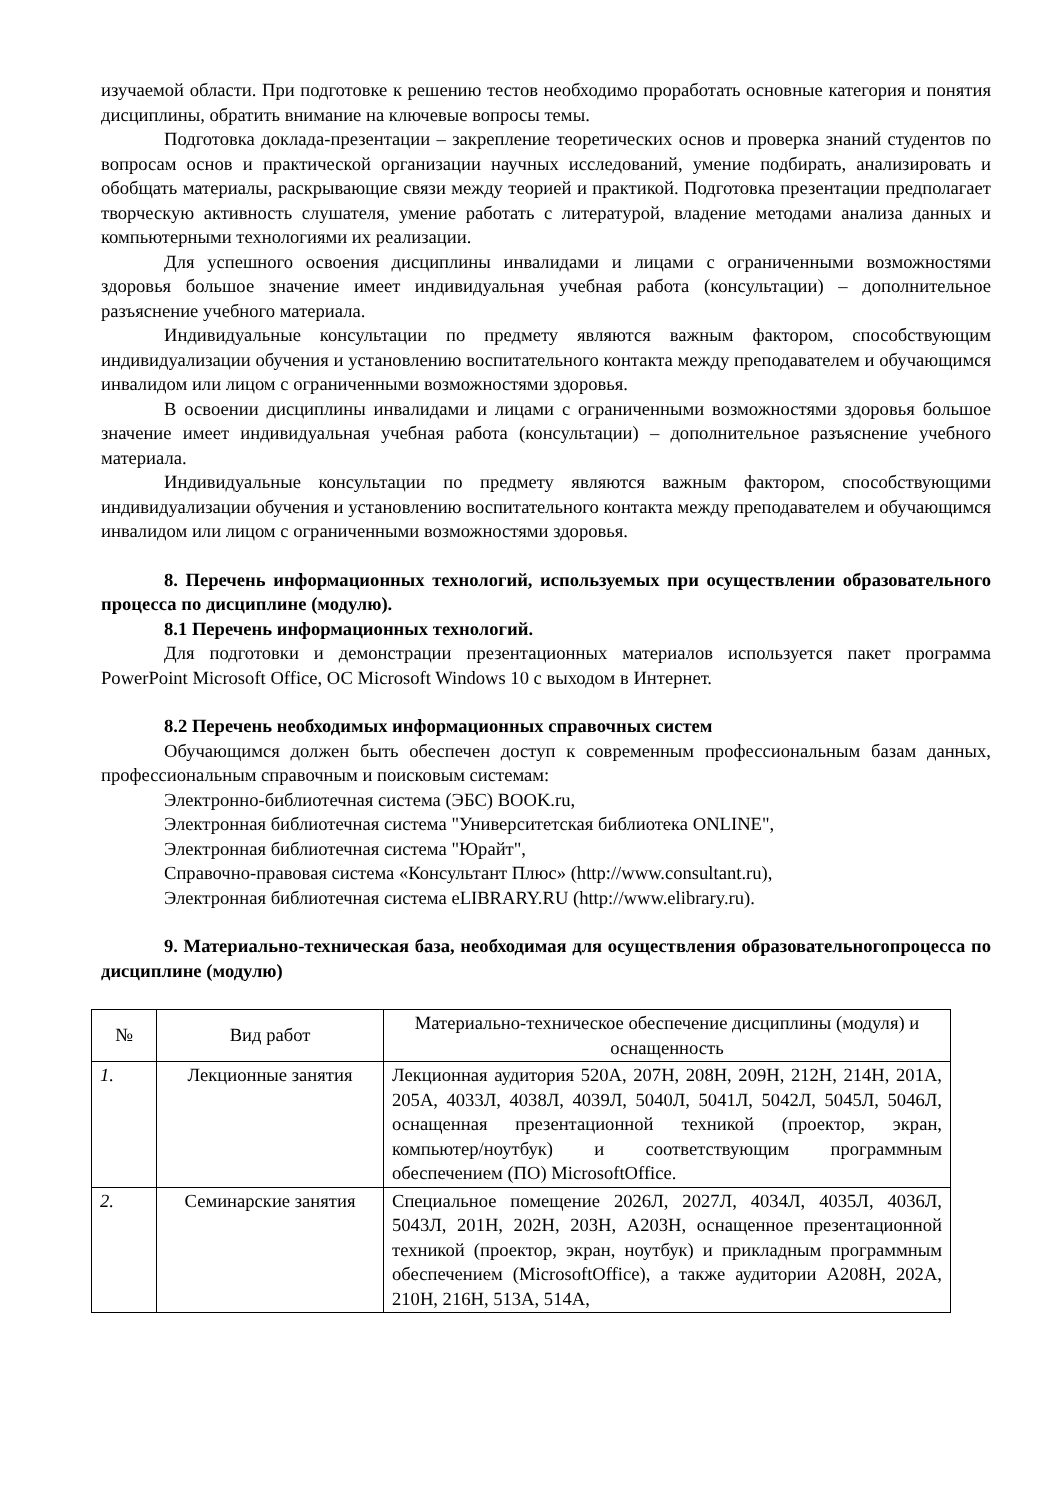изучаемой области. При подготовке к решению тестов необходимо проработать основные категория и понятия дисциплины, обратить внимание на ключевые вопросы темы.
Подготовка доклада-презентации – закрепление теоретических основ и проверка знаний студентов по вопросам основ и практической организации научных исследований, умение подбирать, анализировать и обобщать материалы, раскрывающие связи между теорией и практикой. Подготовка презентации предполагает творческую активность слушателя, умение работать с литературой, владение методами анализа данных и компьютерными технологиями их реализации.
Для успешного освоения дисциплины инвалидами и лицами с ограниченными возможностями здоровья большое значение имеет индивидуальная учебная работа (консультации) – дополнительное разъяснение учебного материала.
Индивидуальные консультации по предмету являются важным фактором, способствующим индивидуализации обучения и установлению воспитательного контакта между преподавателем и обучающимся инвалидом или лицом с ограниченными возможностями здоровья.
В освоении дисциплины инвалидами и лицами с ограниченными возможностями здоровья большое значение имеет индивидуальная учебная работа (консультации) – дополнительное разъяснение учебного материала.
Индивидуальные консультации по предмету являются важным фактором, способствующими индивидуализации обучения и установлению воспитательного контакта между преподавателем и обучающимся инвалидом или лицом с ограниченными возможностями здоровья.
8. Перечень информационных технологий, используемых при осуществлении образовательного процесса по дисциплине (модулю).
8.1 Перечень информационных технологий.
Для подготовки и демонстрации презентационных материалов используется пакет программа PowerPoint Microsoft Office, ОС Microsoft Windows 10 с выходом в Интернет.
8.2 Перечень необходимых информационных справочных систем
Обучающимся должен быть обеспечен доступ к современным профессиональным базам данных, профессиональным справочным и поисковым системам:
Электронно-библиотечная система (ЭБС) BOOK.ru,
Электронная библиотечная система "Университетская библиотека ONLINE",
Электронная библиотечная система "Юрайт",
Справочно-правовая система «Консультант Плюс» (http://www.consultant.ru),
Электронная библиотечная система eLIBRARY.RU (http://www.elibrary.ru).
9. Материально-техническая база, необходимая для осуществления образовательногопроцесса по дисциплине (модулю)
| № | Вид работ | Материально-техническое обеспечение дисциплины (модуля) и оснащенность |
| --- | --- | --- |
| 1. | Лекционные занятия | Лекционная аудитория 520А, 207Н, 208Н, 209Н, 212Н, 214Н, 201А, 205А, 4033Л, 4038Л, 4039Л, 5040Л, 5041Л, 5042Л, 5045Л, 5046Л, оснащенная презентационной техникой (проектор, экран, компьютер/ноутбук) и соответствующим программным обеспечением (ПО) MicrosoftOffice. |
| 2. | Семинарские занятия | Специальное помещение 2026Л, 2027Л, 4034Л, 4035Л, 4036Л, 5043Л, 201Н, 202Н, 203Н, А203Н, оснащенное презентационной техникой (проектор, экран, ноутбук) и прикладным программным обеспечением (MicrosoftOffice), а также аудитории А208Н, 202А, 210Н, 216Н, 513А, 514А, |